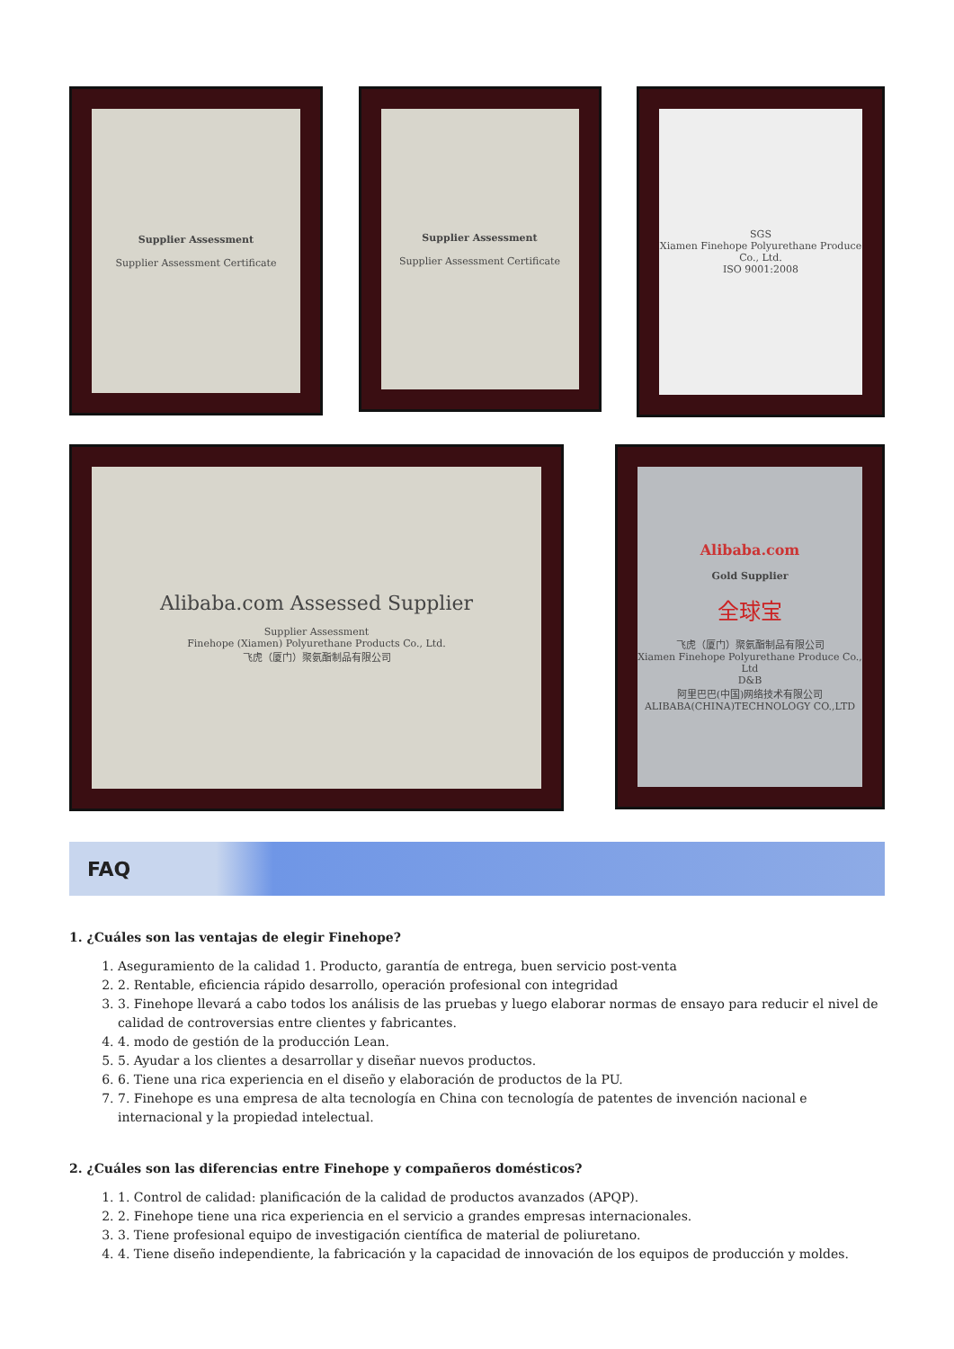Supplier Assessment
Supplier Assessment Certificate
Supplier Assessment
Supplier Assessment Certificate
SGS
Xiamen Finehope Polyurethane Produce Co., Ltd.
ISO 9001:2008
Alibaba.com Assessed Supplier
Supplier Assessment
Finehope (Xiamen) Polyurethane Products Co., Ltd.
飞虎（厦门）聚氨酯制品有限公司
Alibaba.com
Gold Supplier
全球宝
飞虎（厦门）聚氨酯制品有限公司
Xiamen Finehope Polyurethane Produce Co., Ltd
D&B
阿里巴巴(中国)网络技术有限公司
ALIBABA(CHINA)TECHNOLOGY CO.,LTD
FAQ
1. ¿Cuáles son las ventajas de elegir Finehope?
1. Aseguramiento de la calidad 1. Producto, garantía de entrega, buen servicio post-venta
2. 2. Rentable, eficiencia rápido desarrollo, operación profesional con integridad
3. 3. Finehope llevará a cabo todos los análisis de las pruebas y luego elaborar normas de ensayo para reducir el nivel de calidad de controversias entre clientes y fabricantes.
4. 4. modo de gestión de la producción Lean.
5. 5. Ayudar a los clientes a desarrollar y diseñar nuevos productos.
6. 6. Tiene una rica experiencia en el diseño y elaboración de productos de la PU.
7. 7. Finehope es una empresa de alta tecnología en China con tecnología de patentes de invención nacional e internacional y la propiedad intelectual.
2. ¿Cuáles son las diferencias entre Finehope y compañeros domésticos?
1. 1. Control de calidad: planificación de la calidad de productos avanzados (APQP).
2. 2. Finehope tiene una rica experiencia en el servicio a grandes empresas internacionales.
3. 3. Tiene profesional equipo de investigación científica de material de poliuretano.
4. 4. Tiene diseño independiente, la fabricación y la capacidad de innovación de los equipos de producción y moldes.